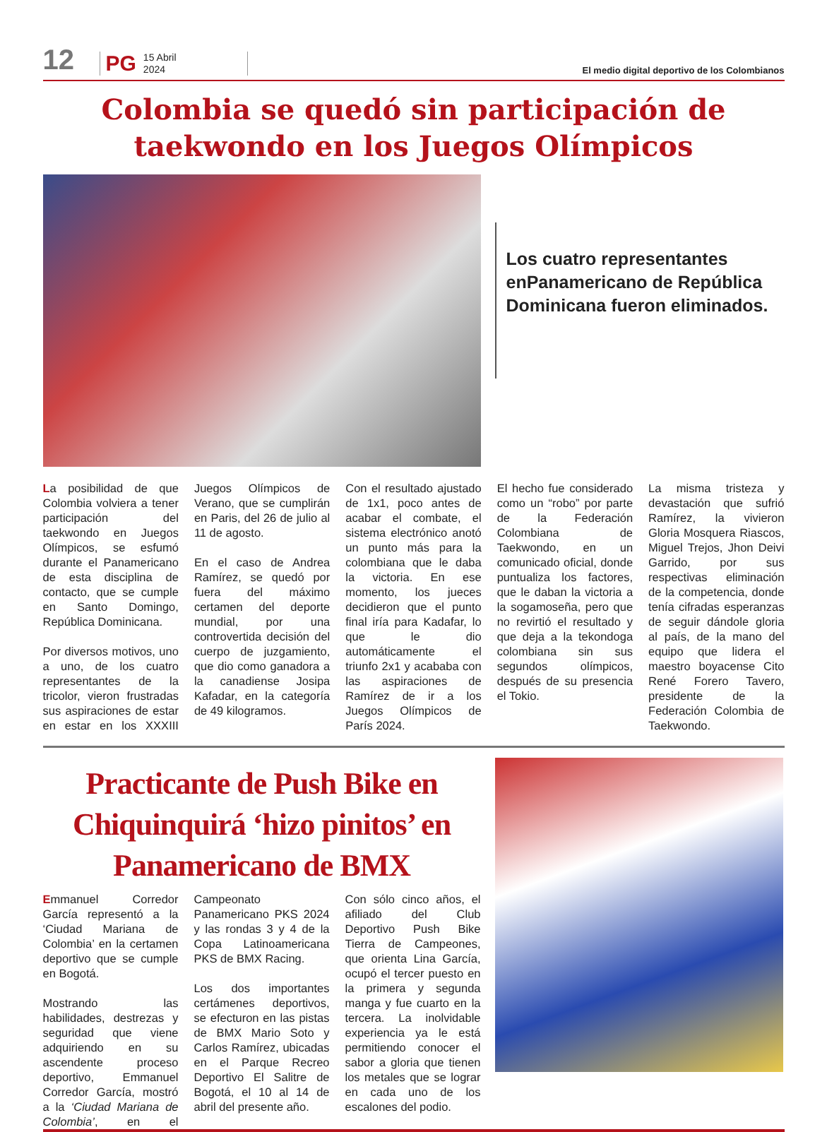12 PG 15 Abril
2024 El medio digital deportivo de los Colombianos
Colombia se quedó sin participación de taekwondo en los Juegos Olímpicos
Los cuatro representantes enPanamericano de República Dominicana fueron eliminados.
La posibilidad de que Colombia volviera a tener participación del taekwondo en Juegos Olímpicos, se esfumó durante el Panamericano de esta disciplina de contacto, que se cumple en Santo Domingo, República Dominicana.
Por diversos motivos, uno a uno, de los cuatro representantes de la tricolor, vieron frustradas sus aspiraciones de estar en estar en los XXXIII Juegos Olímpicos de Verano, que se cumplirán en Paris, del 26 de julio al 11 de agosto.
En el caso de Andrea Ramírez, se quedó por fuera del máximo certamen del deporte mundial, por una controvertida decisión del cuerpo de juzgamiento, que dio como ganadora a la canadiense Josipa Kafadar, en la categoría de 49 kilogramos.
Con el resultado ajustado de 1x1, poco antes de acabar el combate, el sistema electrónico anotó un punto más para la colombiana que le daba la victoria. En ese momento, los jueces decidieron que el punto final iría para Kadafar, lo que le dio automáticamente el triunfo 2x1 y acababa con las aspiraciones de Ramírez de ir a los Juegos Olímpicos de París 2024.
El hecho fue considerado como un “robo” por parte de la Federación Colombiana de Taekwondo, en un comunicado oficial, donde puntualiza los factores, que le daban la victoria a la sogamoseña, pero que no revirtió el resultado y que deja a la tekondoga colombiana sin sus segundos olímpicos, después de su presencia el Tokio.
La misma tristeza y devastación que sufrió Ramírez, la vivieron Gloria Mosquera Riascos, Miguel Trejos, Jhon Deivi Garrido, por sus respectivas eliminación de la competencia, donde tenía cifradas esperanzas de seguir dándole gloria al país, de la mano del equipo que lidera el maestro boyacense Cito René Forero Tavero, presidente de la Federación Colombia de Taekwondo.
Practicante de Push Bike en Chiquinquirá ‘hizo pinitos’ en Panamericano de BMX
Emmanuel Corredor García representó a la ‘Ciudad Mariana de Colombia’ en la certamen deportivo que se cumple en Bogotá.
Mostrando las habilidades, destrezas y seguridad que viene adquiriendo en su ascendente proceso deportivo, Emmanuel Corredor García, mostró a la ‘Ciudad Mariana de Colombia’, en el Campeonato Panamericano PKS 2024 y las rondas 3 y 4 de la Copa Latinoamericana PKS de BMX Racing.
Los dos importantes certámenes deportivos, se efecturon en las pistas de BMX Mario Soto y Carlos Ramírez, ubicadas en el Parque Recreo Deportivo El Salitre de Bogotá, el 10 al 14 de abril del presente año.
Con sólo cinco años, el afiliado del Club Deportivo Push Bike Tierra de Campeones, que orienta Lina García, ocupó el tercer puesto en la primera y segunda manga y fue cuarto en la tercera. La inolvidable experiencia ya le está permitiendo conocer el sabor a gloria que tienen los metales que se lograr en cada uno de los escalones del podio.